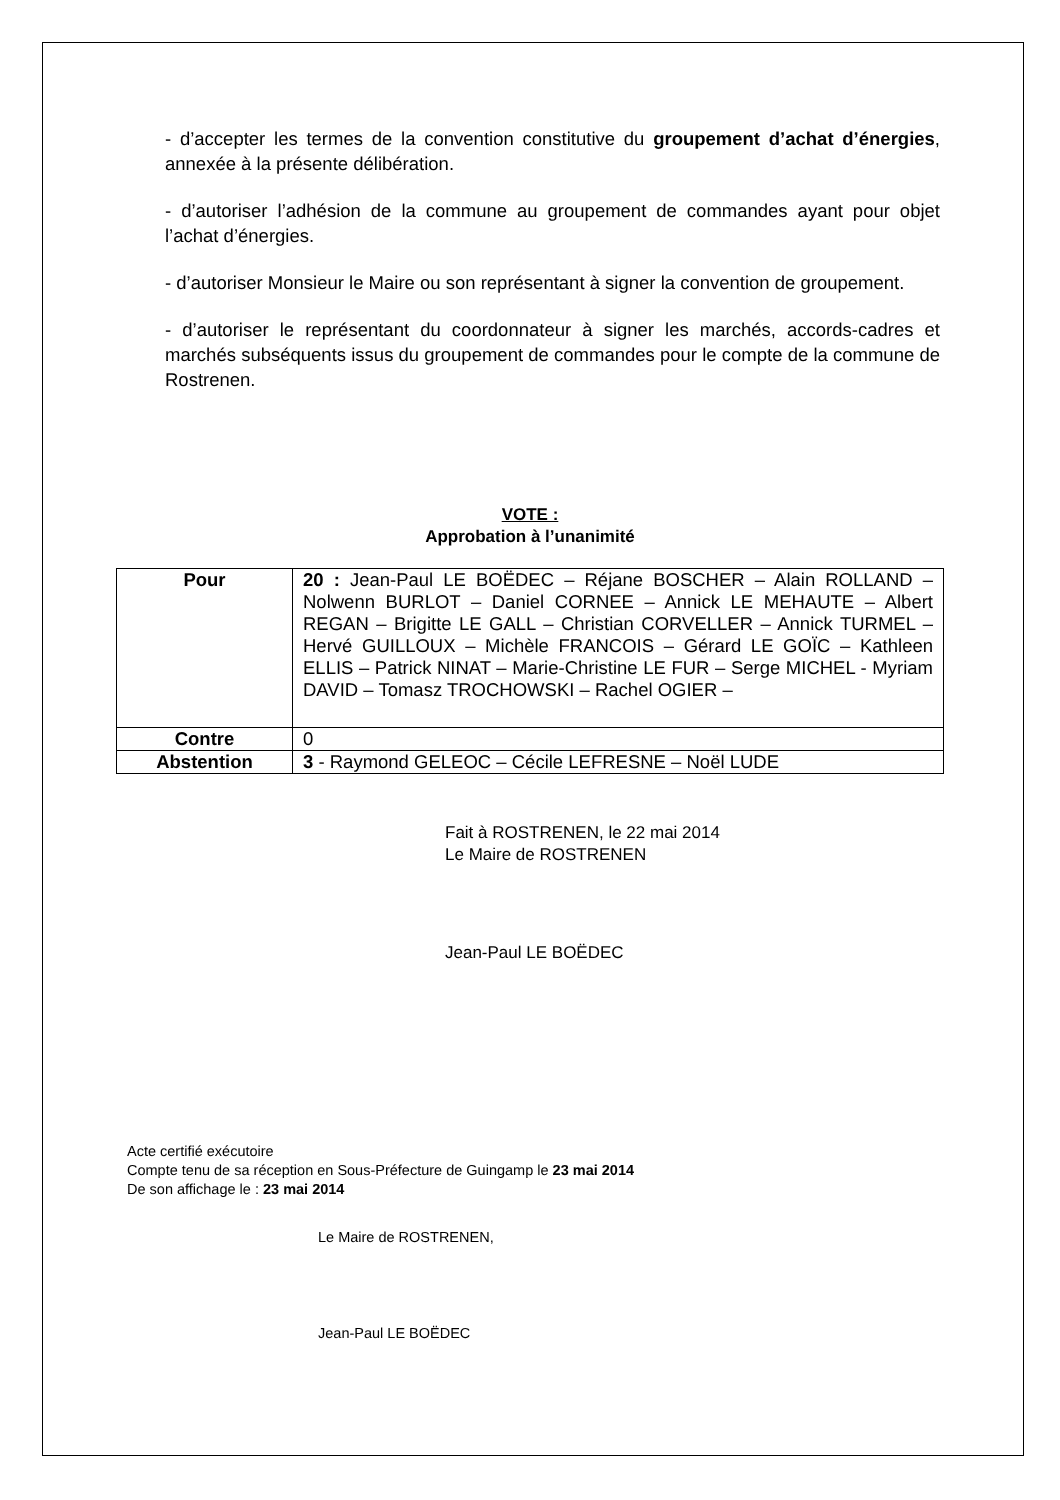- d’accepter les termes de la convention constitutive du groupement d’achat d’énergies, annexée à la présente délibération.
- d’autoriser l’adhésion de la commune au groupement de commandes ayant pour objet l’achat d’énergies.
- d’autoriser Monsieur le Maire ou son représentant à signer la convention de groupement.
- d’autoriser le représentant du coordonnateur à signer les marchés, accords-cadres et marchés subséquents issus du groupement de commandes pour le compte de la commune de Rostrenen.
VOTE :
Approbation à l’unanimité
| Pour | 20 : Jean-Paul LE BOËDEC – Réjane BOSCHER – Alain ROLLAND – Nolwenn BURLOT – Daniel CORNEE – Annick LE MEHAUTE – Albert REGAN – Brigitte LE GALL – Christian CORVELLER – Annick TURMEL – Hervé GUILLOUX – Michèle FRANCOIS – Gérard LE GOÏC – Kathleen ELLIS – Patrick NINAT – Marie-Christine LE FUR – Serge MICHEL - Myriam DAVID – Tomasz TROCHOWSKI – Rachel OGIER – |
| Contre | 0 |
| Abstention | 3 - Raymond GELEOC – Cécile LEFRESNE – Noël LUDE |
Fait à ROSTRENEN, le 22 mai 2014
Le Maire de ROSTRENEN
Jean-Paul LE BOËDEC
Acte certifié exécutoire
Compte tenu de sa réception en Sous-Préfecture de Guingamp le 23 mai 2014
De son affichage le : 23 mai 2014
Le Maire de ROSTRENEN,
Jean-Paul LE BOËDEC